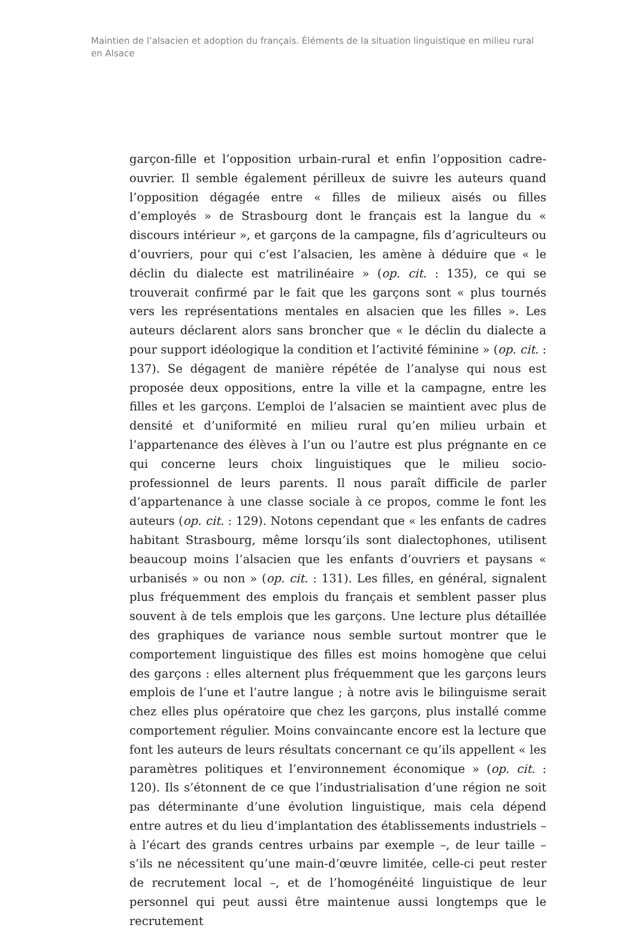Maintien de l’alsacien et adoption du français. Éléments de la situation linguistique en milieu rural en Alsace
garçon-fille et l’opposition urbain-rural et enfin l’opposition cadre-ouvrier. Il semble également périlleux de suivre les auteurs quand l’opposition dégagée entre « filles de milieux aisés ou filles d’employés » de Strasbourg dont le français est la langue du « discours intérieur », et garçons de la campagne, fils d’agriculteurs ou d’ouvriers, pour qui c’est l’alsacien, les amène à déduire que « le déclin du dialecte est matrilinéaire » (op. cit. : 135), ce qui se trouverait confirmé par le fait que les garçons sont « plus tournés vers les représentations mentales en alsacien que les filles ». Les auteurs déclarent alors sans broncher que « le déclin du dialecte a pour support idéologique la condition et l’activité féminine » (op. cit. : 137). Se dégagent de manière répétée de l’analyse qui nous est proposée deux oppositions, entre la ville et la campagne, entre les filles et les garçons. L’emploi de l’alsacien se maintient avec plus de densité et d’uniformité en milieu rural qu’en milieu urbain et l’appartenance des élèves à l’un ou l’autre est plus prégnante en ce qui concerne leurs choix linguistiques que le milieu socio-professionnel de leurs parents. Il nous paraît difficile de parler d’appartenance à une classe sociale à ce propos, comme le font les auteurs (op. cit. : 129). Notons cependant que « les enfants de cadres habitant Strasbourg, même lorsqu’ils sont dialectophones, utilisent beaucoup moins l’alsacien que les enfants d’ouvriers et paysans « urbanisés » ou non » (op. cit. : 131). Les filles, en général, signalent plus fréquemment des emplois du français et semblent passer plus souvent à de tels emplois que les garçons. Une lecture plus détaillée des graphiques de variance nous semble surtout montrer que le comportement linguistique des filles est moins homogène que celui des garçons : elles alternent plus fréquemment que les garçons leurs emplois de l’une et l’autre langue ; à notre avis le bilinguisme serait chez elles plus opératoire que chez les garçons, plus installé comme comportement régulier. Moins convaincante encore est la lecture que font les auteurs de leurs résultats concernant ce qu’ils appellent « les paramètres politiques et l’environnement économique » (op. cit. : 120). Ils s’étonnent de ce que l’industrialisation d’une région ne soit pas déterminante d’une évolution linguistique, mais cela dépend entre autres et du lieu d’implantation des établissements industriels – à l’écart des grands centres urbains par exemple –, de leur taille – s’ils ne nécessitent qu’une main-d’œuvre limitée, celle-ci peut rester de recrutement local –, et de l’homogénéité linguistique de leur personnel qui peut aussi être maintenue aussi longtemps que le recrutement